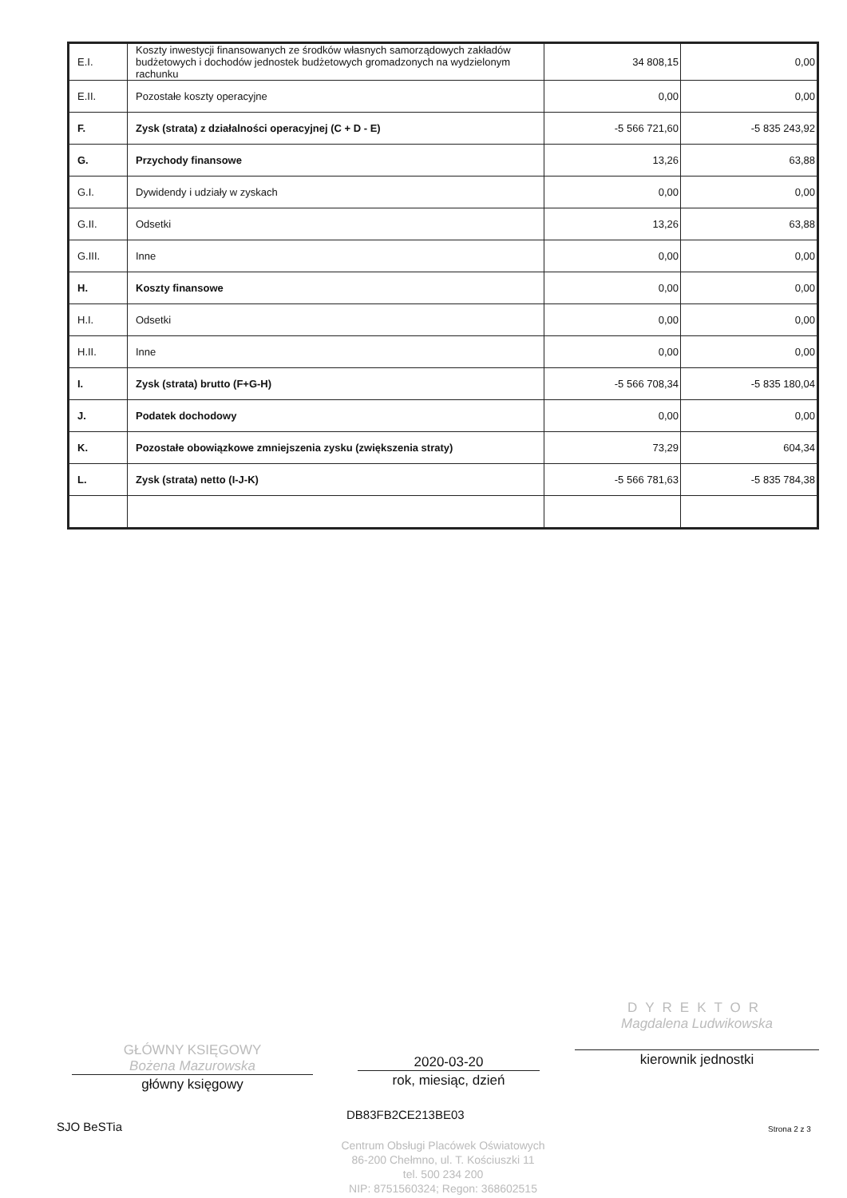| E.I. | Koszty inwestycji finansowanych ze środków własnych samorządowych zakładów budżetowych i dochodów jednostek budżetowych gromadzonych na wydzielonym rachunku | 34 808,15 | 0,00 |
| E.II. | Pozostałe koszty operacyjne | 0,00 | 0,00 |
| F. | Zysk (strata) z działalności operacyjnej (C + D - E) | -5 566 721,60 | -5 835 243,92 |
| G. | Przychody finansowe | 13,26 | 63,88 |
| G.I. | Dywidendy i udziały w zyskach | 0,00 | 0,00 |
| G.II. | Odsetki | 13,26 | 63,88 |
| G.III. | Inne | 0,00 | 0,00 |
| H. | Koszty finansowe | 0,00 | 0,00 |
| H.I. | Odsetki | 0,00 | 0,00 |
| H.II. | Inne | 0,00 | 0,00 |
| I. | Zysk (strata) brutto (F+G-H) | -5 566 708,34 | -5 835 180,04 |
| J. | Podatek dochodowy | 0,00 | 0,00 |
| K. | Pozostałe obowiązkowe zmniejszenia zysku (zwiększenia straty) | 73,29 | 604,34 |
| L. | Zysk (strata) netto (I-J-K) | -5 566 781,63 | -5 835 784,38 |
GŁÓWNY KSIĘGOWY
Bożena Mazurowska
główny księgowy
2020-03-20
rok, miesiąc, dzień
DYREKTOR
Magdalena Ludwikowska
kierownik jednostki
SJO BeSTia
DB83FB2CE213BE03
Strona 2 z 3
Centrum Obsługi Placówek Oświatowych
86-200 Chełmno, ul. T. Kościuszki 11
tel. 500 234 200
NIP: 8751560324; Regon: 368602515